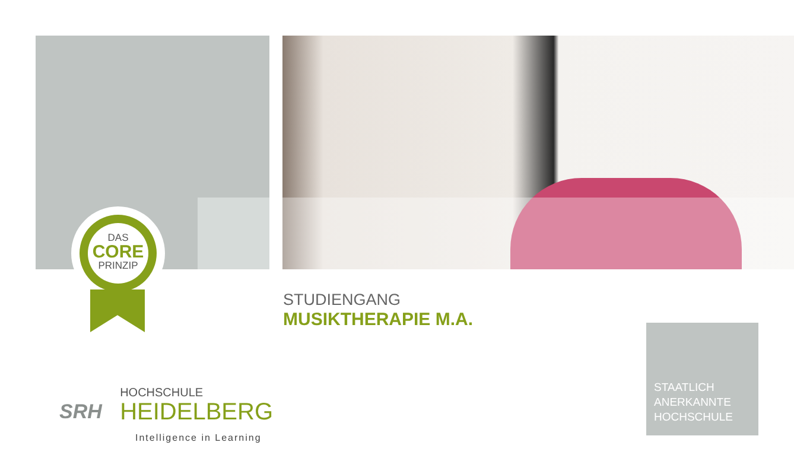DAS
CORE
PRINZIP
STUDIENGANG
MUSIKTHERAPIE M.A.
STAATLICH
ANERKANNTE
HOCHSCHULE
SRH
HOCHSCHULE
HEIDELBERG
Intelligence in Learning